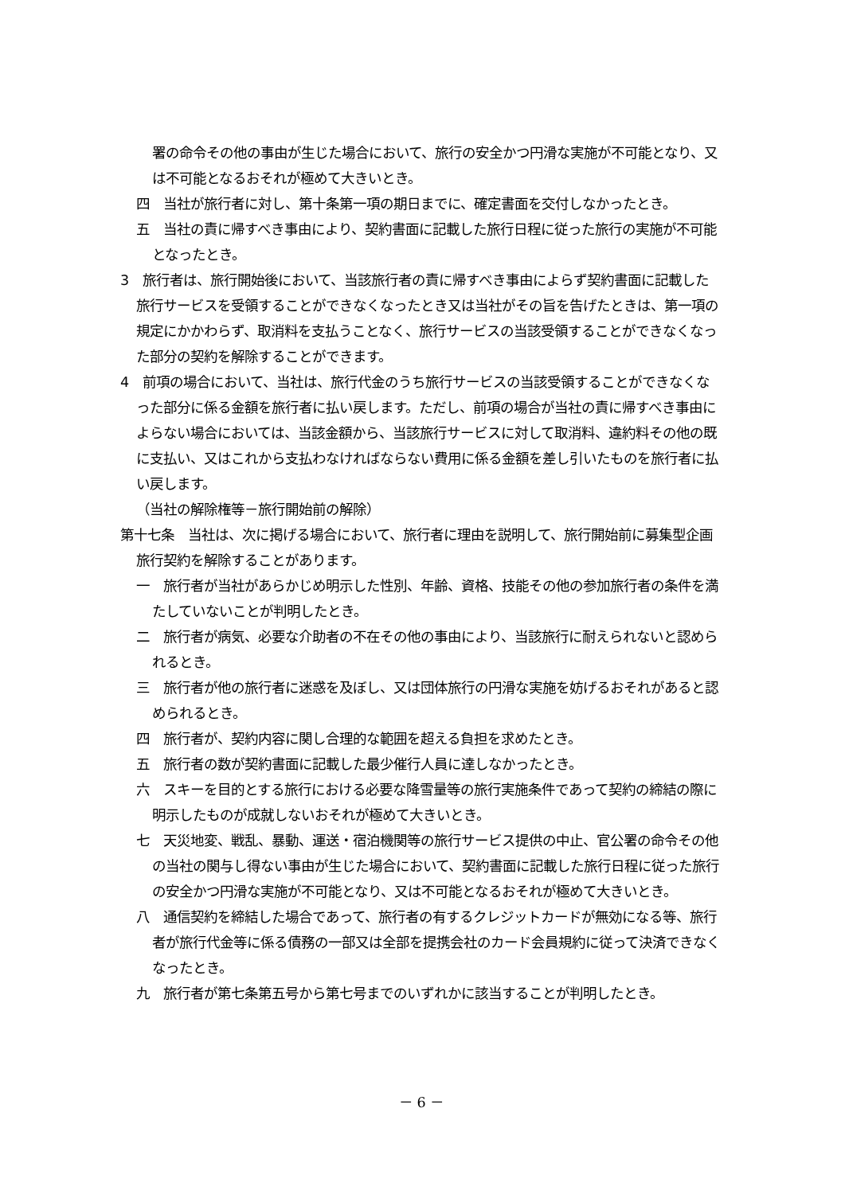署の命令その他の事由が生じた場合において、旅行の安全かつ円滑な実施が不可能となり、又は不可能となるおそれが極めて大きいとき。
四　当社が旅行者に対し、第十条第一項の期日までに、確定書面を交付しなかったとき。
五　当社の責に帰すべき事由により、契約書面に記載した旅行日程に従った旅行の実施が不可能となったとき。
3　旅行者は、旅行開始後において、当該旅行者の責に帰すべき事由によらず契約書面に記載した旅行サービスを受領することができなくなったとき又は当社がその旨を告げたときは、第一項の規定にかかわらず、取消料を支払うことなく、旅行サービスの当該受領することができなくなった部分の契約を解除することができます。
4　前項の場合において、当社は、旅行代金のうち旅行サービスの当該受領することができなくなった部分に係る金額を旅行者に払い戻します。ただし、前項の場合が当社の責に帰すべき事由によらない場合においては、当該金額から、当該旅行サービスに対して取消料、違約料その他の既に支払い、又はこれから支払わなければならない費用に係る金額を差し引いたものを旅行者に払い戻します。
（当社の解除権等－旅行開始前の解除）
第十七条　当社は、次に掲げる場合において、旅行者に理由を説明して、旅行開始前に募集型企画旅行契約を解除することがあります。
一　旅行者が当社があらかじめ明示した性別、年齢、資格、技能その他の参加旅行者の条件を満たしていないことが判明したとき。
二　旅行者が病気、必要な介助者の不在その他の事由により、当該旅行に耐えられないと認められるとき。
三　旅行者が他の旅行者に迷惑を及ぼし、又は団体旅行の円滑な実施を妨げるおそれがあると認められるとき。
四　旅行者が、契約内容に関し合理的な範囲を超える負担を求めたとき。
五　旅行者の数が契約書面に記載した最少催行人員に達しなかったとき。
六　スキーを目的とする旅行における必要な降雪量等の旅行実施条件であって契約の締結の際に明示したものが成就しないおそれが極めて大きいとき。
七　天災地変、戦乱、暴動、運送・宿泊機関等の旅行サービス提供の中止、官公署の命令その他の当社の関与し得ない事由が生じた場合において、契約書面に記載した旅行日程に従った旅行の安全かつ円滑な実施が不可能となり、又は不可能となるおそれが極めて大きいとき。
八　通信契約を締結した場合であって、旅行者の有するクレジットカードが無効になる等、旅行者が旅行代金等に係る債務の一部又は全部を提携会社のカード会員規約に従って決済できなくなったとき。
九　旅行者が第七条第五号から第七号までのいずれかに該当することが判明したとき。
－ 6 －